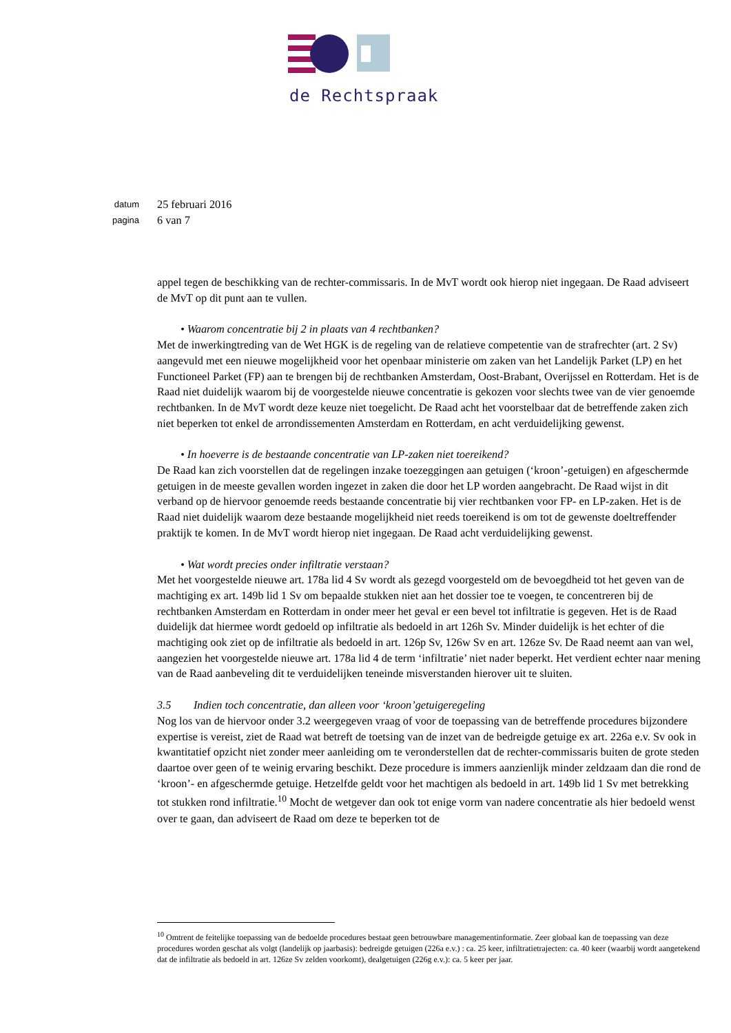de Rechtspraak
datum 25 februari 2016
pagina 6 van 7
appel tegen de beschikking van de rechter-commissaris. In de MvT wordt ook hierop niet ingegaan. De Raad adviseert de MvT op dit punt aan te vullen.
• Waarom concentratie bij 2 in plaats van 4 rechtbanken?
Met de inwerkingtreding van de Wet HGK is de regeling van de relatieve competentie van de strafrechter (art. 2 Sv) aangevuld met een nieuwe mogelijkheid voor het openbaar ministerie om zaken van het Landelijk Parket (LP) en het Functioneel Parket (FP) aan te brengen bij de rechtbanken Amsterdam, Oost-Brabant, Overijssel en Rotterdam. Het is de Raad niet duidelijk waarom bij de voorgestelde nieuwe concentratie is gekozen voor slechts twee van de vier genoemde rechtbanken. In de MvT wordt deze keuze niet toegelicht. De Raad acht het voorstelbaar dat de betreffende zaken zich niet beperken tot enkel de arrondissementen Amsterdam en Rotterdam, en acht verduidelijking gewenst.
• In hoeverre is de bestaande concentratie van LP-zaken niet toereikend?
De Raad kan zich voorstellen dat de regelingen inzake toezeggingen aan getuigen (‘kroon’-getuigen) en afgeschermde getuigen in de meeste gevallen worden ingezet in zaken die door het LP worden aangebracht. De Raad wijst in dit verband op de hiervoor genoemde reeds bestaande concentratie bij vier rechtbanken voor FP- en LP-zaken. Het is de Raad niet duidelijk waarom deze bestaande mogelijkheid niet reeds toereikend is om tot de gewenste doeltreffender praktijk te komen. In de MvT wordt hierop niet ingegaan. De Raad acht verduidelijking gewenst.
• Wat wordt precies onder infiltratie verstaan?
Met het voorgestelde nieuwe art. 178a lid 4 Sv wordt als gezegd voorgesteld om de bevoegdheid tot het geven van de machtiging ex art. 149b lid 1 Sv om bepaalde stukken niet aan het dossier toe te voegen, te concentreren bij de rechtbanken Amsterdam en Rotterdam in onder meer het geval er een bevel tot infiltratie is gegeven. Het is de Raad duidelijk dat hiermee wordt gedoeld op infiltratie als bedoeld in art 126h Sv. Minder duidelijk is het echter of die machtiging ook ziet op de infiltratie als bedoeld in art. 126p Sv, 126w Sv en art. 126ze Sv. De Raad neemt aan van wel, aangezien het voorgestelde nieuwe art. 178a lid 4 de term ‘infiltratie’ niet nader beperkt. Het verdient echter naar mening van de Raad aanbeveling dit te verduidelijken teneinde misverstanden hierover uit te sluiten.
3.5 Indien toch concentratie, dan alleen voor ‘kroon’getuigeregeling
Nog los van de hiervoor onder 3.2 weergegeven vraag of voor de toepassing van de betreffende procedures bijzondere expertise is vereist, ziet de Raad wat betreft de toetsing van de inzet van de bedreigde getuige ex art. 226a e.v. Sv ook in kwantitatief opzicht niet zonder meer aanleiding om te veronderstellen dat de rechter-commissaris buiten de grote steden daartoe over geen of te weinig ervaring beschikt. Deze procedure is immers aanzienlijk minder zeldzaam dan die rond de ‘kroon’- en afgeschermde getuige. Hetzelfde geldt voor het machtigen als bedoeld in art. 149b lid 1 Sv met betrekking tot stukken rond infiltratie.<sup>10</sup> Mocht de wetgever dan ook tot enige vorm van nadere concentratie als hier bedoeld wenst over te gaan, dan adviseert de Raad om deze te beperken tot de
<sup>10</sup> Omtrent de feitelijke toepassing van de bedoelde procedures bestaat geen betrouwbare managementinformatie. Zeer globaal kan de toepassing van deze procedures worden geschat als volgt (landelijk op jaarbasis): bedreigde getuigen (226a e.v.) : ca. 25 keer, infiltratietrajecten: ca. 40 keer (waarbij wordt aangetekend dat de infiltratie als bedoeld in art. 126ze Sv zelden voorkomt), dealgetuigen (226g e.v.): ca. 5 keer per jaar.